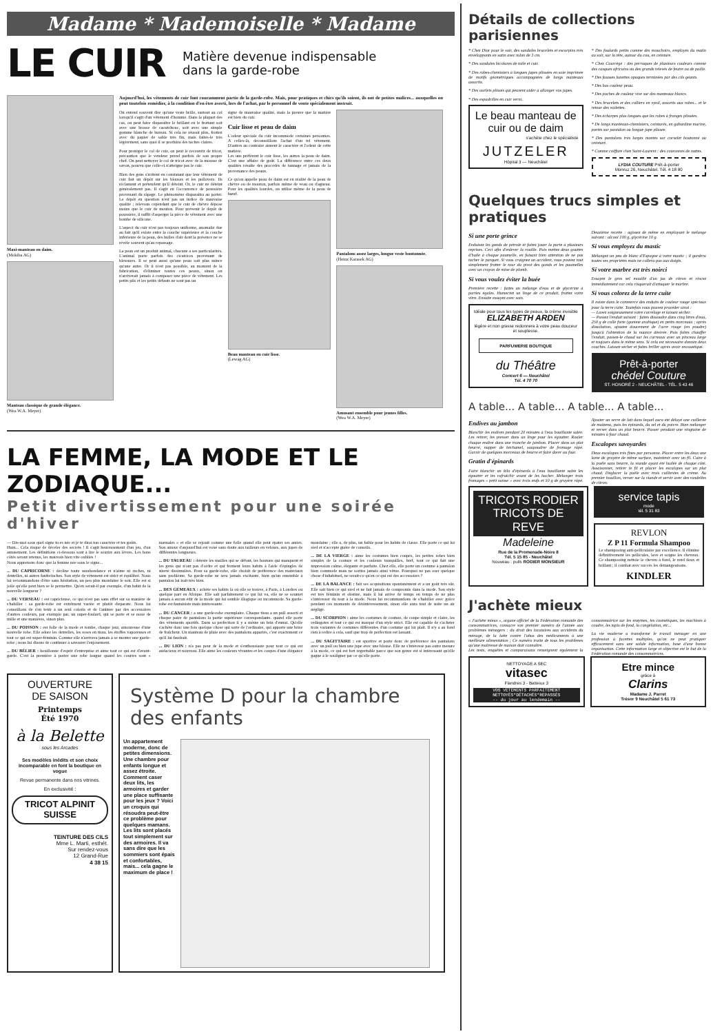Madame * Mademoiselle * Madame
LE CUIR
Matière devenue indispensable
dans la garde-robe
Maxi-manteau en daim.
(Mokiba AG)
Manteau classique de grande élégance.
(Wea W.A. Meyer)
Aujourd'hui, les vêtements de cuir font couramment partie de la garde-robe. Mais, pour pratiques et chics qu'ils soient, ils ont de petites malices... auxquelles on peut toutefois remédier, à la condition d'en être averti, lors de l'achat, par le personnel de vente spécialement instruit.
On entend souvent dire qu'une veste brille, surtout au col lorsqu'il s'agit d'un vêtement d'homme. Dans la plupart des cas, on peut faire disparaître le brillant en le frottant soit avec une brosse de caoutchouc, soit avec une simple gomme blanche de bureau. Si cela ne réussit plus, frottez avec du papier de sable très fin, mais faites-le très légèrement, sans quoi il se produira des taches claires.
Pour protéger le col de cuir, on peut le recouvrir de tricot, précaution que le vendeur prend parfois de son propre chef. On peut nettoyer le col de tricot avec de la mousse de savon, pourvu que celle-ci n'atteigne pas le cuir.
Bien des gens s'irritent en constatant que leur vêtement de cuir fait un dépôt sur les blouses et les pullovers. Ils réclament et prétendent qu'il déteint. Or, le cuir ne déteint généralement pas. Il s'agit en l'occurrence de poussière provenant du râpage. Le phénomène disparaîtra au porter. Le dépôt en question n'est pas un indice de mauvaise qualité ; relevons cependant que le cuir de chèvre dépose moins que le cuir de mouton. Pour prévenir le dépôt de poussière, il suffit d'asperger la pièce de vêtement avec une bombe de silicone.
L'aspect du cuir n'est pas toujours uniforme, anomalie due au fait qu'il existe entre la couche supérieure et la couche inférieure de la peau, des bulles d'air dont la présence ne se révèle souvent qu'au repassage.
La peau est un produit animal, chacune a ses particularités. L'animal porte parfois des cicatrices provenant de blessures. Il se peut aussi qu'une peau soit plus mince qu'une autre. Or il n'est pas possible, au moment de la fabrication, d'éliminer toutes ces peaux, sinon on n'arriverait jamais à composer une pièce de vêtement. Les petits plis et les petits défauts ne sont pas un
signe de mauvaise qualité, mais la preuve que la matière est bien du cuir.
Cuir lisse et peau de daim
L'odeur spéciale du cuir incommode certaines personnes. A celles-là, déconseillons l'achat d'un tel vêtement. D'autres au contraire aiment le caractère et l'odeur de cette matière.
Les uns préfèrent le cuir lisse, les autres la peau de daim. C'est une affaire de goût. La différence entre ces deux qualités résulte des procédés de tannage et jamais de la provenance des peaux.
Ce qu'on appelle peau de daim est en réalité de la peau de chèvre ou de mouton, parfois même de veau ou d'agneau. Pour les qualités lourdes, on utilise même de la peau de bœuf.
Beau manteau en cuir lisse.
(Lewag AG)
Pantalons assez larges, longue veste boutonnée.
(Heinz Karasek AG)
Amusant ensemble pour jeunes filles.
(Wea W.A. Meyer)
LA FEMME, LA MODE ET LE ZODIAQUE...
Petit divertissement pour une soirée d'hiver
— Dis-moi sous quel signe tu es née et je te dirai ton caractère et tes goûts.
Hum... Cela risque de déceler des secrets ! Il s'agit heureusement d'un jeu, d'un amusement. Les définitions ci-dessous sont à lire le sourire aux lèvres. Les bons côtés seront retenus, les mauvais bien vite oubliés !
Nous apprenons donc que la femme née sous le signe...
... DU CAPRICORNE : décline toute surabondance et n'aime ni ruches, ni dentelles, ni autres fanfreluches. Son style de vêtement est strict et équilibré. Nous lui recommandons d'être sans hésitation, un peu plus mondaine le soir. Elle est si jolie qu'elle peut bien se le permettre. Qu'en serait-il par exemple, d'un habit de la nouvelle longueur ?
... DU VERSEAU : est capricieuse, ce qui n'est pas sans effet sur sa manière de s'habiller : sa garde-robe est extrêment variée et plutôt disparate. Nous lui conseillons de s'en tenir à un seul coloris et de l'animer par des accessoires d'autres couleurs, par exemple par, un super-foulard, qui se porte et se noue de mille et une manières, sinon plus.
... DU POISSON : est folle de la mode et tombe, chaque jour, amoureuse d'une nouvelle robe. Elle adore les dentelles, les roses en tissu, les étoffes vaporeuses et tout ce qui est super-féminin. Comme elle n'arrivera jamais à se monter une garde-robe ; nous lui disons de continuer à savourer l'enjouement.
... DU BÉLIER : bouillonne d'esprit d'entreprise et aime tout ce qui est d'avant-garde. C'est la première à porter une robe longue quand les courtes sont « normales » et elle se rejouit comme une folle quand elle peut épater ses amies. Son amour d'aujourd'hui est voué sans doute aux tailleurs en velours, aux jupes de différentes longueurs.
... DU TAUREAU : déteste les mailles qui se défont, les boutons qui manquent et les gens qui n'ont pas d'ordre et qui ferment leurs habits à l'aide d'épingles de sûreté dissimulées. Pour sa garde-robe, elle choisit de préférence des matériaux sans problème. Sa garde-robe ne sera jamais excitante, bien qu'un ensemble à pantalon lui irait très bien.
... DES GÉMEAUX : achète ses habits là où elle se trouve, à Paris, à Londres ou quelque part en Afrique. Elle sait parfaitement ce qui lui va, elle ne se soumet jamais à aucun édit de la mode qui lui semble illogique ou incommode. Sa garde-robe est fantaisiste mais intéressante.
... DU CANCER : a une garde-robe exemplaire. Chaque tissu a un pull assorti et chaque paire de pantalons la partie supérieure correspondante. quand elle porte des vêtements sportifs. Dans sa perfection il y a même un brin d'ennui. Qu'elle s'achète donc une fois quelque chose qui sorte de l'ordinaire, qui apporte une brise de fraîcheur. Un manteau de pluie avec des pantalons appariés, c'est exactement ce qu'il lui faudrait.
... DU LION : n'a pas peur de la mode et s'enthousiaste pour tout ce qui est audacieux et nouveau. Elle aime les couleurs vivantes et les coupes d'une élégance mondaine ; elle a, de plus, un faible pour les habits de classe. Elle porte ce qui lui sied et n'accepte guère de conseils.
... DE LA VIERGE : aime les costumes bien coupés, les petites robes bien simples de la couture et les couleurs tranquilles, bref, tout ce qui fait une impression calme, élégante et parfaite. Chez elle, elle porte un costume à pantalon bien commode mais ne sortira jamais ainsi vêtue. Pourquoi ne pas oser quelque chose d'inhabituel, ne serait-ce qu'en ce qui est des accessoires ?
... DE LA BALANCE : fait ses acquisitions spontanément et a un goût très sûr. Elle sait bien ce qui sied et ne fait jamais de compromis dans la mode. Son style est très féminin et obstiné, mais il lui arrive de temps en temps de ne plus s'intéresser du tout à la mode. Nous lui recommandons de s'habiller avec grâce pendant ces moments de désintéressement, sinon elle aura tout de suite un air négligé.
... DU SCORPION : aime les costumes de couture, de coupe simple et claire, les redingotes et tout ce qui est marqué d'un style strict. Elle est capable de s'acheter trois variantes de costumes différentes d'un costume qui lui plaît. Il n'y a au fond rien à redire à cela, sauf que trop de perfection est lassant.
... DU SAGITTAIRE : est sportive et porte donc de préférence des pantalons avec un pull ou bien une jupe avec une blouse. Elle ne s'intéresse pas outre mesure à la mode, ce qui est fort regrettable parce que son genre est si intéressant qu'elle gagne à le souligner par ce qu'elle porte.
OUVERTURE
DE SAISON
Printemps
Été 1970
à la Belette
sous les Arcades
Ses modèles inédits et son choix incomparable en font la boutique en vogue
Revue permanente dans nos vitrines.
En exclusivité :
TRICOT ALPINIT SUISSE
TEINTURE DES CILS
Mme L. Marti, esthét.
Sur rendez-vous
12 Grand-Rue
4 38 15
Système D pour la chambre des enfants
Un appartement moderne, donc de petites dimensions. Une chambre pour enfants longue et assez étroite. Comment caser deux lits, les armoires et garder une place suffisante pour les jeux ? Voici un croquis qui résoudra peut-être ce problème pour quelques mamans. Les lits sont placés tout simplement sur des armoires. Il va sans dire que les sommiers sont épais et confortables, mais... cela gagne le maximum de place !
Détails de collections parisiennes
* Chez Dior pour le soir, des sandales bracelets et escarpins très enveloppants en satin avec talon de 3 cm.
* Des sandales bicolores de toile et cuir.
* Des robes-chemisiers à longues jupes plissées en soie imprimée de motifs géométriques accompagnées de longs manteaux assortis.
* Des ourlets plissés qui peuvent aider à allonger vos jupes.
* Des espadrilles en cuir verni.
Le beau manteau de cuir ou de daim
s'achète chez le spécialiste
JUTZELER
Hôpital 3 — Neuchâtel
* Des foulards petits comme des mouchoirs, employés du matin au soir, sur la tête, autour du cou, en ceinture.
* Chez Courrège : des perruques de plusieurs couleurs comme des casques africains ou des grands relevés de feutre ou de paille.
* Des fausses lunettes opaques terminées par des cils géants.
* Des bas couleur peau.
* Des poches de couleur vive sur des manteaux blancs.
* Des bracelets et des colliers en vynil, assortis aux robes... et le retour des voilettes.
* Des écharpes plus longues que les robes à franges plissées.
* De longs manteaux-chemisiers, ceinturés, en gabardine marine, portés sur pantalon ou longue jupe plissée.
* Des pantalons très larges montés sur corselet boutonné ou ceinturé.
* Comme coiffure chez Saint-Laurent : des couronnes de nattes.
LYDIA COUTURE Prêt-à-porter
Monruz 26, Neuchâtel. Tél. 4 18 80
Quelques trucs simples et pratiques
Si une porte grince
Enduisez les gonds de pétrole et faites jouer la porte à plusieurs reprises. Ceci afin d'enlever la rouille. Puis mettez deux gouttes d'huile à chaque paumelle, en faisant bien attention de ne pas tacher le parquet. Si vous craignez un accident, vous pouvez tout simplement frotter le tour du pivot des gonds et les paumelles avec un crayon de mine de plomb.
Si vous voulez éviter la buée
Première recette : faites un mélange d'eau et de glycérine à parties égales. Humectez un linge de ce produit, frottez votre vitre. Ensuite essuyez avec soin.
Idéale pour tous les types de peaux, la crème invisible
ELIZABETH ARDEN
légère et non grasse redonnera à votre peau douceur et souplesse.
PARFUMERIE BOUTIQUE
du Théâtre
Concert 6 — Neuchâtel
Tél. 4 70 70
Deuxième recette : agissez de même en employant le mélange suivant : alcool 100 g, glycérine 10 g.
Si vous employez du mastic
Mélangez un peu de blanc d'Espagne à votre mastic ; il gardera toutes ses propriétés mais ne collera pas aux doigts.
Si votre marbre est très noirci
Essayez le gros sel mouillé d'un jus de citron et rincez immédiatement car cela risquerait d'attaquer le marbre.
Si vous colorez de la terre cuite
Il existe dans le commerce des enduits de couleur rouge spéciaux pour la terre cuite. Toutefois vous pouvez procéder ainsi :
— Lavez soigneusement votre carrelage et laissez sécher.
— Passez l'enduit suivant : faites dissoudre dans cinq litres d'eau, 250 g de colle forte (gomme arabique) en petits morceaux ; après dissolution, ajoutez doucement de l'ocre rouge (en poudre) jusqu'à l'obtention de la nuance désirée. Puis faites chauffer l'enduit, passez-le chaud sur les carreaux avec un pinceau large et toujours dans le même sens. Si cela est nécessaire donnez deux couches. Laissez sécher et faites briller après avoir encaustiqué.
Prêt-à-porter
chédel Couture
ST. HONORÉ 2 - NEUCHÂTEL - TÉL. 5 43 46
A table... A table... A table... A table...
Endives au jambon
Blanchir les endives pendant 20 minutes à l'eau bouillante salée. Les retirer, les presser dans un linge pour les égoutter. Rouler chaque endive dans une tranche de jambon. Placer dans un plat beurré, napper de béchamel, saupoudrer de fromage râpé. Garnir de quelques morceaux de beurre et faire dorer au four.
Gratin d'épinards
Faire blanchir un kilo d'épinards à l'eau bouillante salée les égoutter et les rafraîchir avant de les hacher. Mélanger trois fromages « petit suisse » avec trois œufs et 50 g de gruyère râpé. Ajouter un verre de lait dans lequel aura été délayé une cuillerée de maïzena, puis les épinards, du sel et du poivre. Bien mélanger et verser dans un plat beurré. Passer pendant une vingtaine de minutes à four chaud.
Escalopes savoyardes
Deux escalopes très fines par personne. Placer entre les deux une lame de gruyère de même surface, maintenir avec un fil. Cuire à la poêle sans beurre, la viande ayant été huilée de chaque côté. Assaisonner, retirer le fil et placer les escalopes sur un plat chaud. Déglacer la poêle avec trois cuillerées de crème. Au premier bouillon, verser sur la viande et servir avec des rondelles de citron.
TRICOTS RODIER TRICOTS DE REVE
Madeleine
Rue de la Promenade-Noire 8
Tél. 5 15 85 - Neuchâtel
Nouveau : pulls RODIER MONSIEUR
service tapis
mode
tél. 5 31 83
REVLON
Z P 11 Formula Shampoo
Le shampooing anti-pelliculaire par excellence. Il élimine définitivement les pellicules, lave et soigne les cheveux. Ce shampooing nettoie le cheveu à fond, le rend doux et brillant ; il combat avec succès les démangeaisons.
KINDLER
J'achète mieux
« J'achète mieux », organe officiel de la Fédération romande des consommatrices, consacre son premier numéro de l'année aux problèmes ménagers : du droit des locataires aux accidents du ménage, de la lutte contre l'abus des médicaments à une meilleure alimentation ; Ce numéro traite de tous les problèmes qu'une maîtresse de maison doit connaître.
Les tests, enquêtes et comparaisons renseignent également la consommatrice sur les enzymes, les cosmétiques, les machines à coudre, les tapis de fond, la congélation, etc...
La vie moderne a transformé le travail ménager en une profession à facettes multiples, qu'on ne peut pratiquer efficacement sans une solide information, base d'une bonne organisation. Cette information large et objective est le but de la Fédération romande des consommatrices.
NETTOYAGE A SEC
vitasec
Flandres 3 - Batteiux 3
VOS VETEMENTS PARFAITEMENT NETTOYÉS*DÉTACHÉS*REPASSÉS
-- du jour au lendemain --
Etre mince
grâce à
Clarins
Madame J. Parret
Trésor 9 Neuchâtel 5 61 73